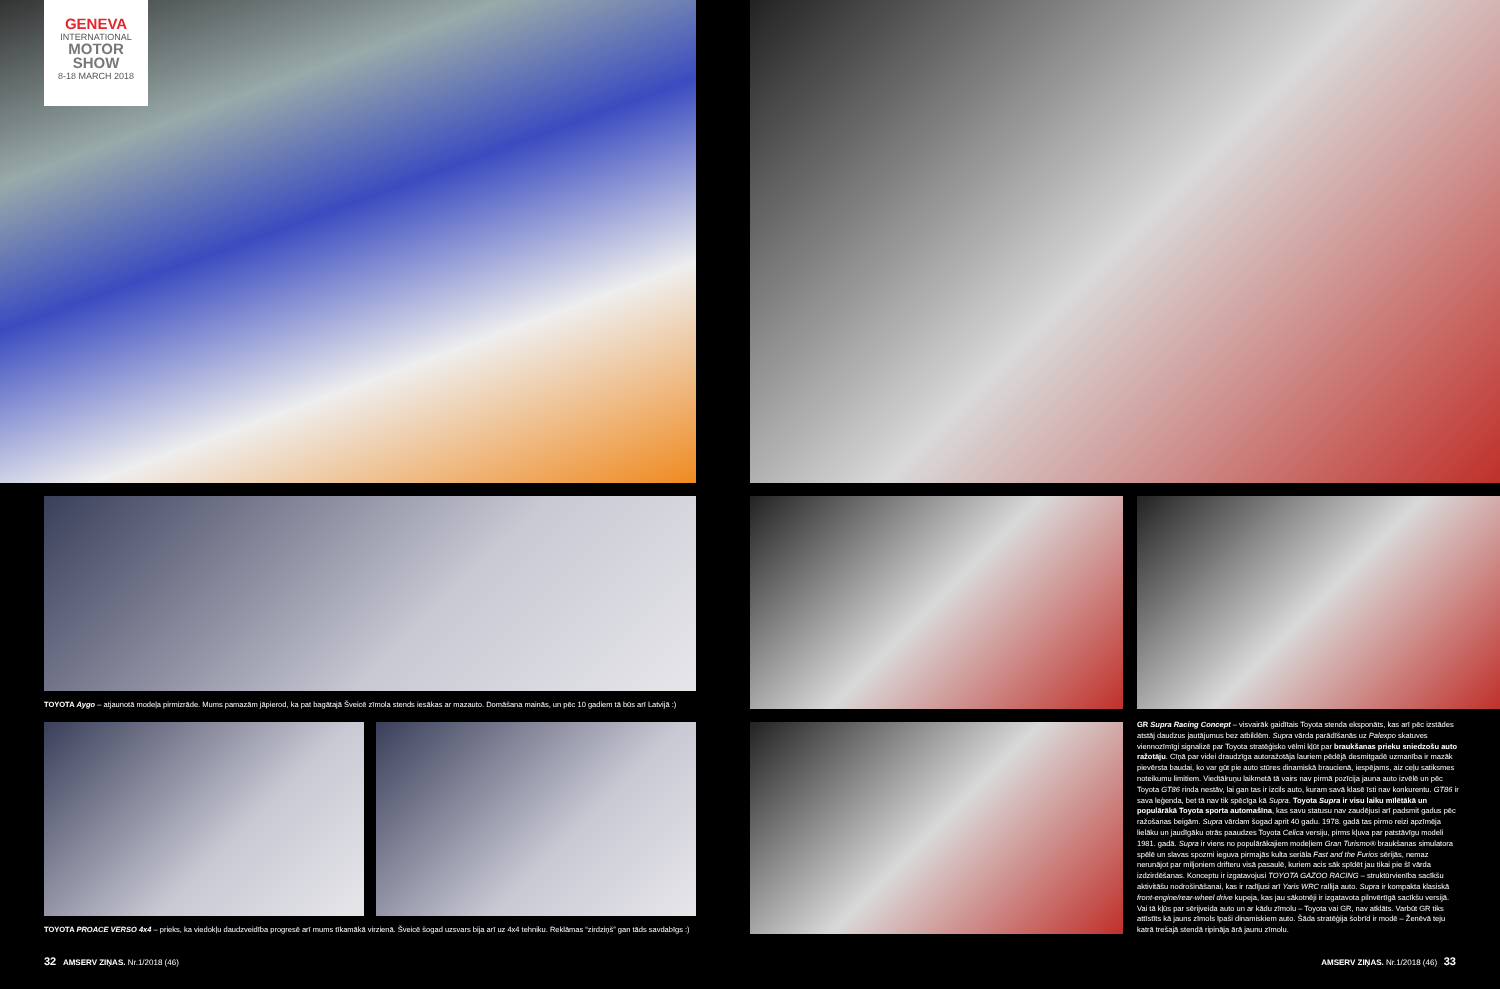GENEVA
INTERNATIONAL
MOTOR SHOW
8-18 MARCH 2018
TOYOTA Aygo – atjaunotā modeļa pirmizrāde. Mums pamazām jāpierod, ka pat bagātajā Šveicē zīmola stends iesākas ar mazauto. Domāšana mainās, un pēc 10 gadiem tā būs arī Latvijā :)
TOYOTA PROACE VERSO 4x4 – prieks, ka viedokļu daudzveidība progresē arī mums tīkamākā virzienā. Šveicē šogad uzsvars bija arī uz 4x4 tehniku. Reklāmas “zirdziņš” gan tāds savdabīgs :)
32 AMSERV ZIŅAS. Nr.1/2018 (46)
GR Supra Racing Concept – visvairāk gaidītais Toyota stenda eksponāts, kas arī pēc izstādes atstāj daudzus jautājumus bez atbildēm. Supra vārda parādīšanās uz Palexpo skatuves viennozīmīgi signalizē par Toyota stratēģisko vēlmi kļūt par braukšanas prieku sniedzošu auto ražotāju. Cīņā par videi draudzīga autoražotāja lauriem pēdējā desmitgadē uzmanība ir mazāk pievērsta baudai, ko var gūt pie auto stūres dinamiskā braucienā, iespējams, aiz ceļu satiksmes noteikumu limitiem. Viedtālruņu laikmetā tā vairs nav pirmā pozīcija jauna auto izvēlē un pēc Toyota GT86 rinda nestāv, lai gan tas ir izcils auto, kuram savā klasē īsti nav konkurentu. GT86 ir sava leģenda, bet tā nav tik spēcīga kā Supra. Toyota Supra ir visu laiku mīlētākā un populārākā Toyota sporta automašīna, kas savu statusu nav zaudējusi arī padsmit gadus pēc ražošanas beigām. Supra vārdam šogad aprit 40 gadu. 1978. gadā tas pirmo reizi apzīmēja lielāku un jaudīgāku otrās paaudzes Toyota Celica versiju, pirms kļuva par patstāvīgu modeli 1981. gadā. Supra ir viens no populārākajiem modeļiem Gran Turismo® braukšanas simulatora spēlē un slavas spozmi ieguva pirmajās kulta seriāla Fast and the Furios sērijās, nemaz nerunājot par miljoniem drifteru visā pasaulē, kuriem acis sāk spīdēt jau tikai pie šī vārda izdzirdēšanas. Konceptu ir izgatavojusi TOYOTA GAZOO RACING – struktūrvienība sacīkšu aktivitāšu nodrošināšanai, kas ir radījusi arī Yaris WRC rallija auto. Supra ir kompakta klasiskā front-engine/rear-wheel drive kupeja, kas jau sākotnēji ir izgatavota pilnvērtīgā sacīkšu versijā. Vai tā kļūs par sērijveida auto un ar kādu zīmolu – Toyota vai GR, nav atklāts. Varbūt GR tiks attīstīts kā jauns zīmols īpaši dinamiskiem auto. Šāda stratēģija šobrīd ir modē – Ženēvā teju katrā trešajā stendā ripināja ārā jaunu zīmolu.
AMSERV ZIŅAS. Nr.1/2018 (46) 33